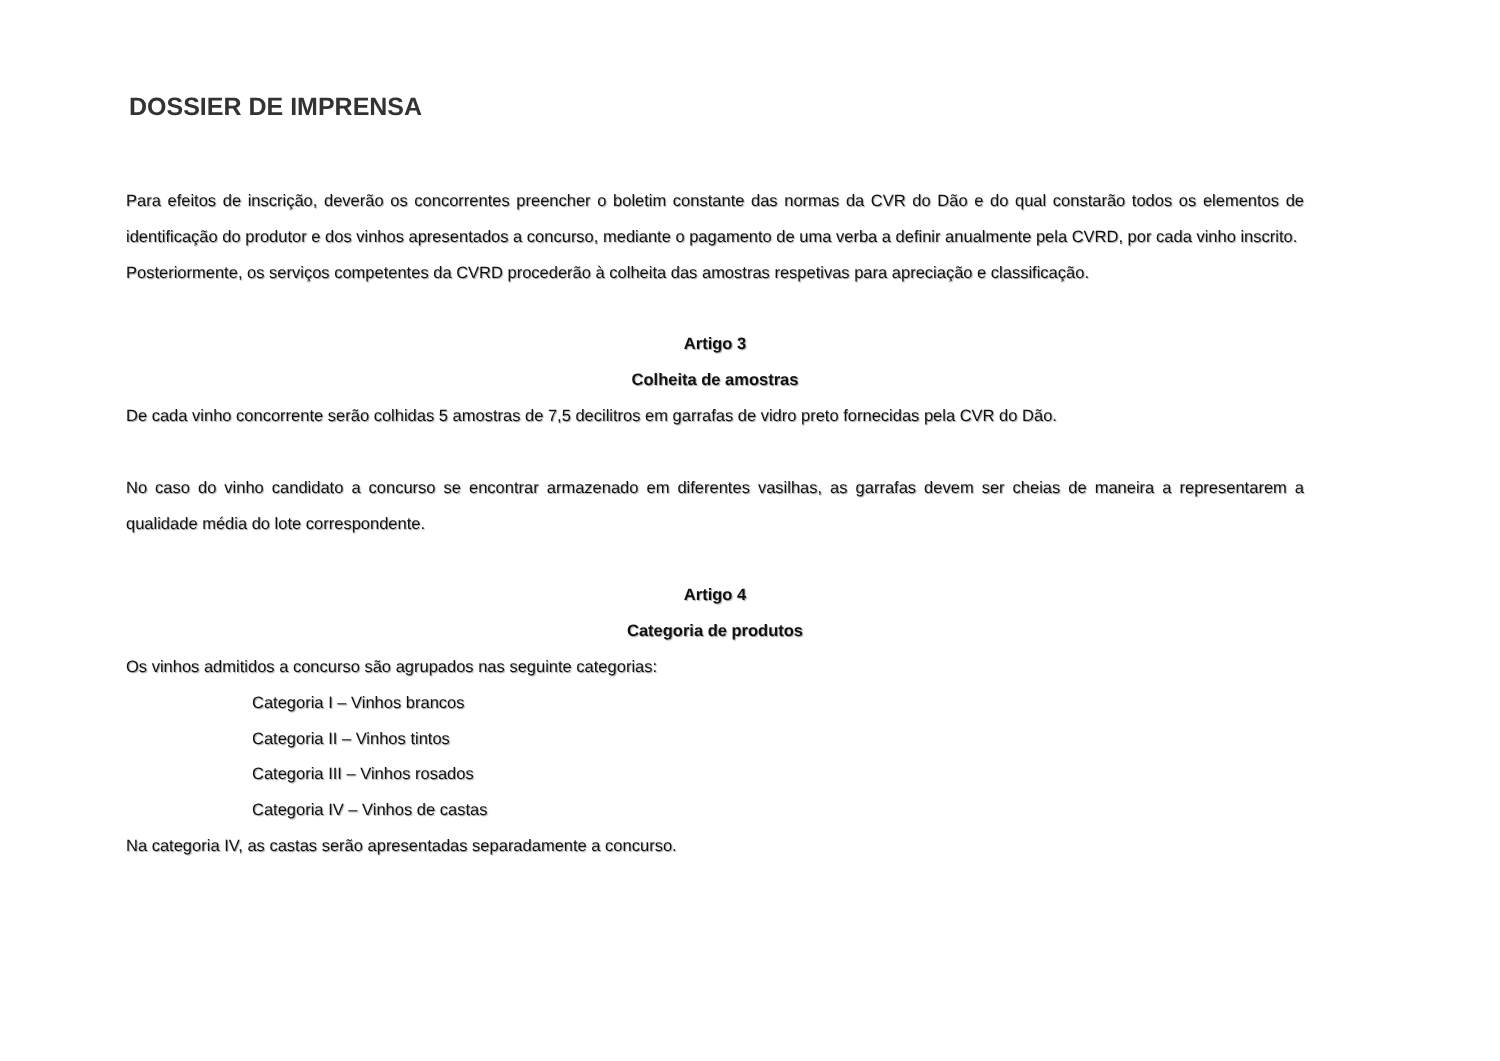DOSSIER DE IMPRENSA
Para efeitos de inscrição, deverão os concorrentes preencher o boletim constante das normas da CVR do Dão e do qual constarão todos os elementos de identificação do produtor e dos vinhos apresentados a concurso, mediante o pagamento de uma verba a definir anualmente pela CVRD, por cada vinho inscrito.
Posteriormente, os serviços competentes da CVRD procederão à colheita das amostras respetivas para apreciação e classificação.
Artigo 3
Colheita de amostras
De cada vinho concorrente serão colhidas 5 amostras de 7,5 decilitros em garrafas de vidro preto fornecidas pela CVR do Dão.
No caso do vinho candidato a concurso se encontrar armazenado em diferentes vasilhas, as garrafas devem ser cheias de maneira a representarem a qualidade média do lote correspondente.
Artigo 4
Categoria de produtos
Os vinhos admitidos a concurso são agrupados nas seguinte categorias:
Categoria I – Vinhos brancos
Categoria II – Vinhos tintos
Categoria III – Vinhos rosados
Categoria IV – Vinhos de castas
Na categoria IV, as castas serão apresentadas separadamente a concurso.